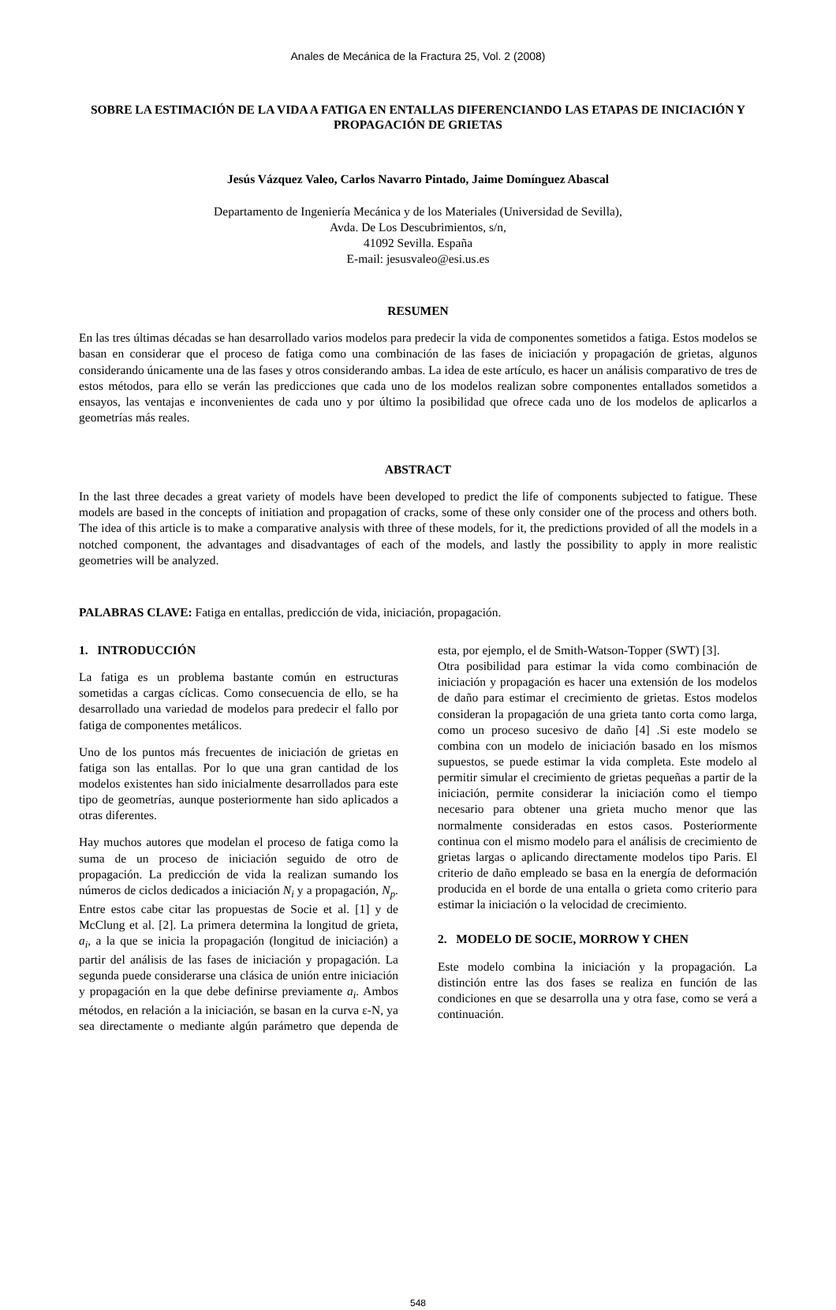Anales de Mecánica de la Fractura 25, Vol. 2 (2008)
SOBRE LA ESTIMACIÓN DE LA VIDA A FATIGA EN ENTALLAS DIFERENCIANDO LAS ETAPAS DE INICIACIÓN Y PROPAGACIÓN DE GRIETAS
Jesús Vázquez Valeo, Carlos Navarro Pintado, Jaime Domínguez Abascal
Departamento de Ingeniería Mecánica y de los Materiales (Universidad de Sevilla),
Avda. De Los Descubrimientos, s/n,
41092 Sevilla. España
E-mail: jesusvaleo@esi.us.es
RESUMEN
En las tres últimas décadas se han desarrollado varios modelos para predecir la vida de componentes sometidos a fatiga. Estos modelos se basan en considerar que el proceso de fatiga como una combinación de las fases de iniciación y propagación de grietas, algunos considerando únicamente una de las fases y otros considerando ambas. La idea de este artículo, es hacer un análisis comparativo de tres de estos métodos, para ello se verán las predicciones que cada uno de los modelos realizan sobre componentes entallados sometidos a ensayos, las ventajas e inconvenientes de cada uno y por último la posibilidad que ofrece cada uno de los modelos de aplicarlos a geometrías más reales.
ABSTRACT
In the last three decades a great variety of models have been developed to predict the life of components subjected to fatigue. These models are based in the concepts of initiation and propagation of cracks, some of these only consider one of the process and others both. The idea of this article is to make a comparative analysis with three of these models, for it, the predictions provided of all the models in a notched component, the advantages and disadvantages of each of the models, and lastly the possibility to apply in more realistic geometries will be analyzed.
PALABRAS CLAVE: Fatiga en entallas, predicción de vida, iniciación, propagación.
1. INTRODUCCIÓN
La fatiga es un problema bastante común en estructuras sometidas a cargas cíclicas. Como consecuencia de ello, se ha desarrollado una variedad de modelos para predecir el fallo por fatiga de componentes metálicos.
Uno de los puntos más frecuentes de iniciación de grietas en fatiga son las entallas. Por lo que una gran cantidad de los modelos existentes han sido inicialmente desarrollados para este tipo de geometrías, aunque posteriormente han sido aplicados a otras diferentes.
Hay muchos autores que modelan el proceso de fatiga como la suma de un proceso de iniciación seguido de otro de propagación. La predicción de vida la realizan sumando los números de ciclos dedicados a iniciación N<sub>i</sub> y a propagación, N<sub>p</sub>. Entre estos cabe citar las propuestas de Socie et al. [1] y de McClung et al. [2]. La primera determina la longitud de grieta, a<sub>i</sub>, a la que se inicia la propagación (longitud de iniciación) a partir del análisis de las fases de iniciación y propagación. La segunda puede considerarse una clásica de unión entre iniciación y propagación en la que debe definirse previamente a<sub>i</sub>. Ambos métodos, en relación a la iniciación, se basan en la curva ε-N, ya sea directamente o mediante algún parámetro que dependa de esta, por ejemplo, el de Smith-Watson-Topper (SWT) [3].
Otra posibilidad para estimar la vida como combinación de iniciación y propagación es hacer una extensión de los modelos de daño para estimar el crecimiento de grietas. Estos modelos consideran la propagación de una grieta tanto corta como larga, como un proceso sucesivo de daño [4] .Si este modelo se combina con un modelo de iniciación basado en los mismos supuestos, se puede estimar la vida completa. Este modelo al permitir simular el crecimiento de grietas pequeñas a partir de la iniciación, permite considerar la iniciación como el tiempo necesario para obtener una grieta mucho menor que las normalmente consideradas en estos casos. Posteriormente continua con el mismo modelo para el análisis de crecimiento de grietas largas o aplicando directamente modelos tipo Paris. El criterio de daño empleado se basa en la energía de deformación producida en el borde de una entalla o grieta como criterio para estimar la iniciación o la velocidad de crecimiento.
2. MODELO DE SOCIE, MORROW Y CHEN
Este modelo combina la iniciación y la propagación. La distinción entre las dos fases se realiza en función de las condiciones en que se desarrolla una y otra fase, como se verá a continuación.
548